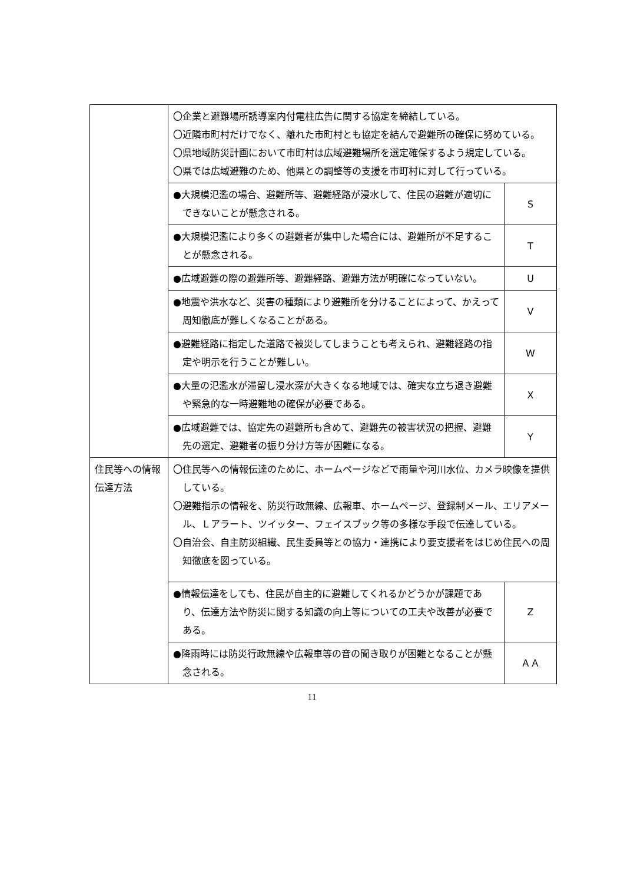| | 〇企業と避難場所誘導案内付電柱広告に関する協定を締結している。 〇近隣市町村だけでなく、離れた市町村とも協定を結んで避難所の確保に努めている。 〇県地域防災計画において市町村は広域避難場所を選定確保するよう規定している。 〇県では広域避難のため、他県との調整等の支援を市町村に対して行っている。 | |
| | ●大規模氾濫の場合、避難所等、避難経路が浸水して、住民の避難が適切にできないことが懸念される。 | S |
| | ●大規模氾濫により多くの避難者が集中した場合には、避難所が不足することが懸念される。 | T |
| | ●広域避難の際の避難所等、避難経路、避難方法が明確になっていない。 | U |
| | ●地震や洪水など、災害の種類により避難所を分けることによって、かえって周知徹底が難しくなることがある。 | V |
| | ●避難経路に指定した道路で被災してしまうことも考えられ、避難経路の指定や明示を行うことが難しい。 | W |
| | ●大量の氾濫水が滞留し浸水深が大きくなる地域では、確実な立ち退き避難や緊急的な一時避難地の確保が必要である。 | X |
| | ●広域避難では、協定先の避難所も含めて、避難先の被害状況の把握、避難先の選定、避難者の振り分け方等が困難になる。 | Y |
| 住民等への情報伝達方法 | 〇住民等への情報伝達のために、ホームページなどで雨量や河川水位、カメラ映像を提供している。 〇避難指示の情報を、防災行政無線、広報車、ホームページ、登録制メール、エリアメール、Ｌアラート、ツイッター、フェイスブック等の多様な手段で伝達している。 〇自治会、自主防災組織、民生委員等との協力・連携により要支援者をはじめ住民への周知徹底を図っている。 | |
| | ●情報伝達をしても、住民が自主的に避難してくれるかどうかが課題であり、伝達方法や防災に関する知識の向上等についての工夫や改善が必要である。 | Z |
| | ●降雨時には防災行政無線や広報車等の音の聞き取りが困難となることが懸念される。 | ＡＡ |
11